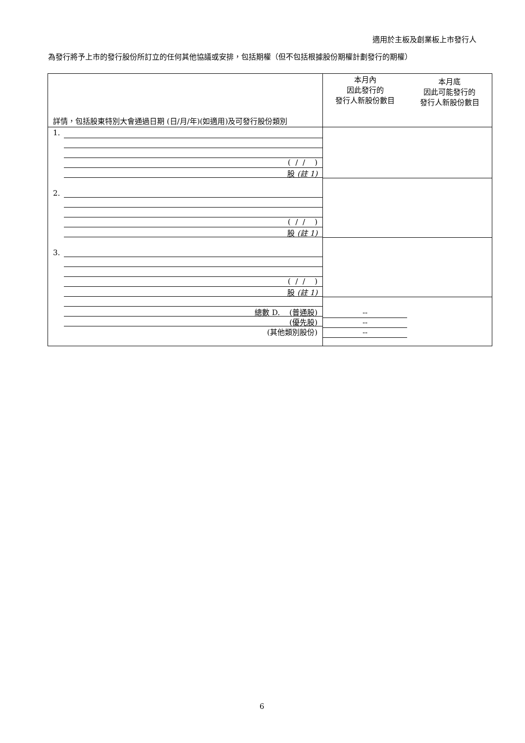適用於主板及創業板上市發行人
為發行將予上市的發行股份所訂立的任何其他協議或安排，包括期權（但不包括根據股份期權計劃發行的期權）
| 詳情，包括股東特別大會通過日期 (日/月/年)(如適用)及可發行股份類別 | 本月內 因此發行的 發行人新股份數目 | 本月底 因此可能發行的 發行人新股份數目 |
| --- | --- | --- |
| 1. ( / / ) 股 (註 1) | | |
| 2. ( / / ) 股 (註 1) | | |
| 3. ( / / ) 股 (註 1) | | |
| 總數 D. (普通股) (優先股) (其他類別股份) | -- -- -- | |
6